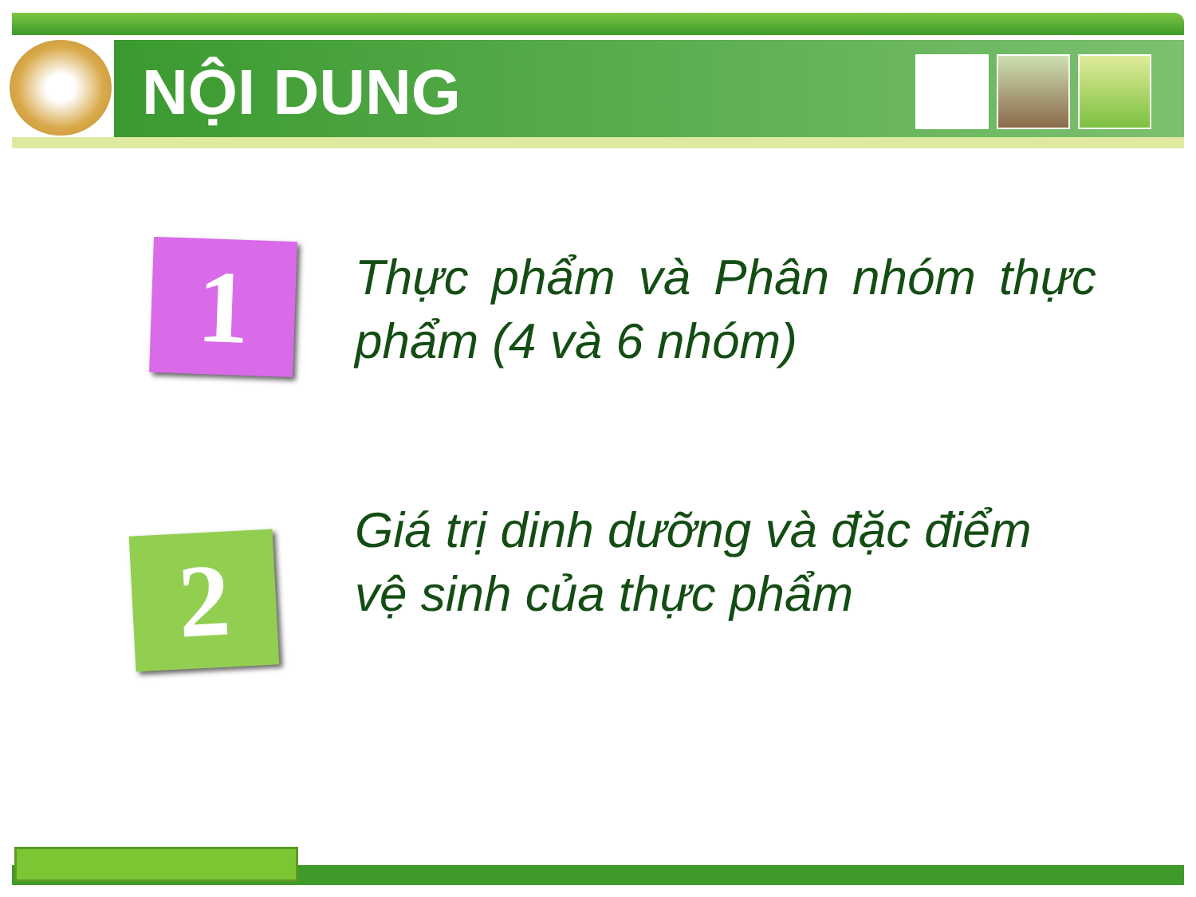NỘI DUNG
1
Thực phẩm và Phân nhóm thực phẩm (4 và 6 nhóm)
2
Giá trị dinh dưỡng và đặc điểm vệ sinh của thực phẩm